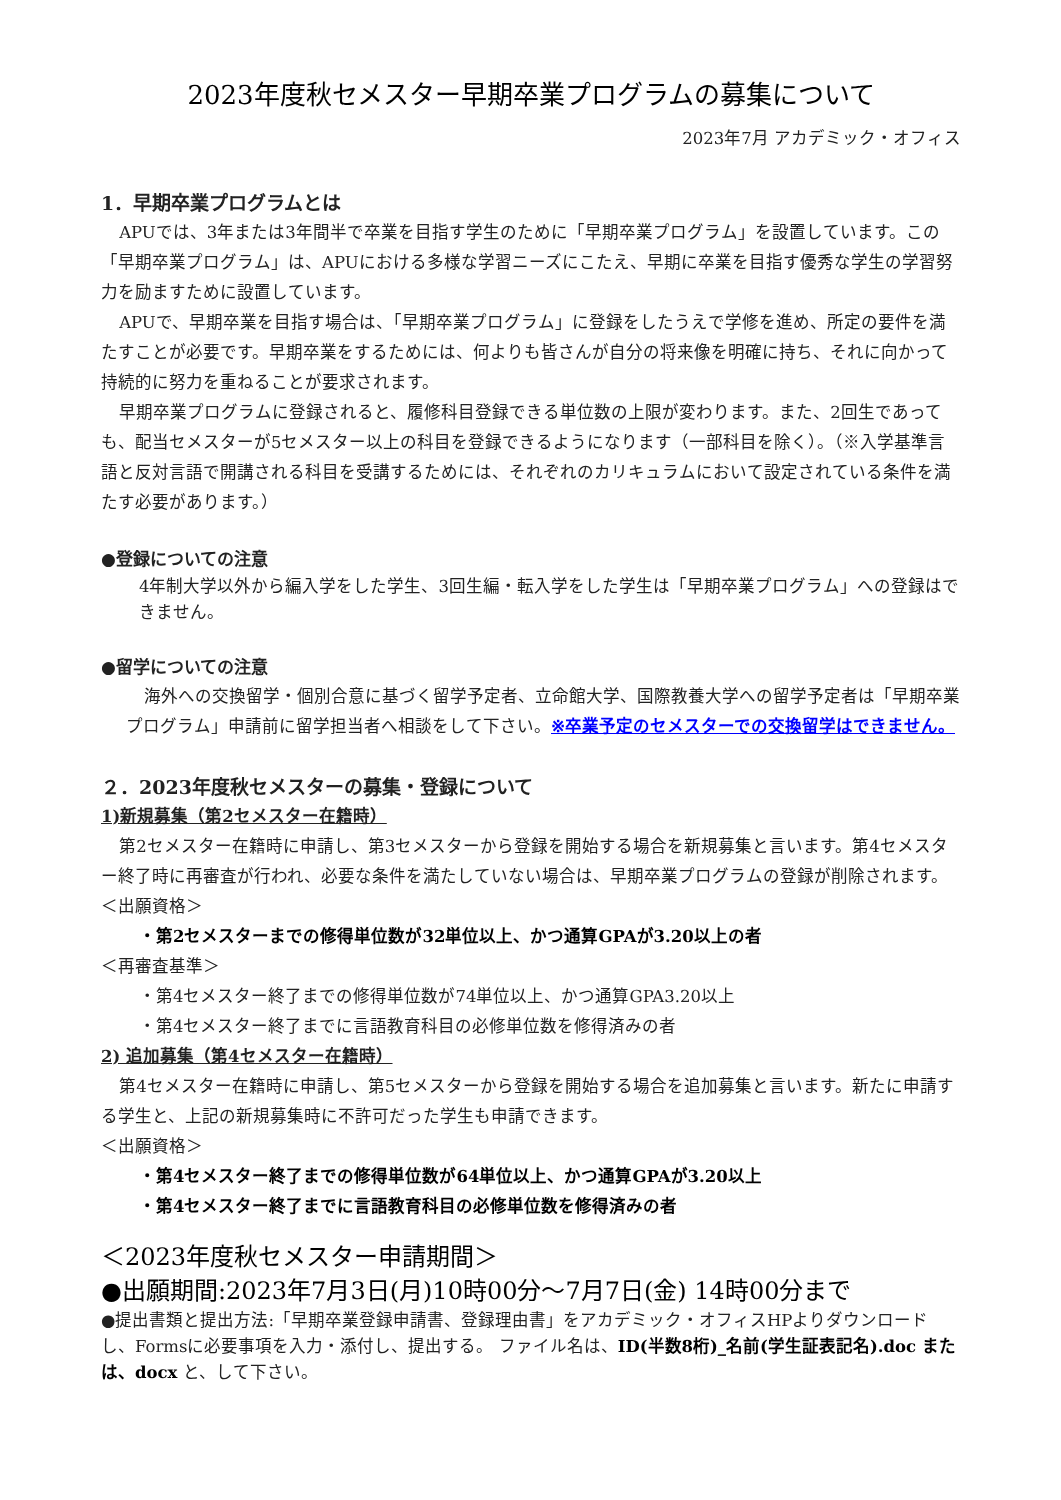2023年度秋セメスター早期卒業プログラムの募集について
2023年7月 アカデミック・オフィス
1．早期卒業プログラムとは
APUでは、3年または3年間半で卒業を目指す学生のために「早期卒業プログラム」を設置しています。この「早期卒業プログラム」は、APUにおける多様な学習ニーズにこたえ、早期に卒業を目指す優秀な学生の学習努力を励ますために設置しています。
APUで、早期卒業を目指す場合は、「早期卒業プログラム」に登録をしたうえで学修を進め、所定の要件を満たすことが必要です。早期卒業をするためには、何よりも皆さんが自分の将来像を明確に持ち、それに向かって持続的に努力を重ねることが要求されます。
早期卒業プログラムに登録されると、履修科目登録できる単位数の上限が変わります。また、2回生であっても、配当セメスターが5セメスター以上の科目を登録できるようになります（一部科目を除く）。（※入学基準言語と反対言語で開講される科目を受講するためには、それぞれのカリキュラムにおいて設定されている条件を満たす必要があります。）
●登録についての注意
4年制大学以外から編入学をした学生、3回生編・転入学をした学生は「早期卒業プログラム」への登録はできません。
●留学についての注意
海外への交換留学・個別合意に基づく留学予定者、立命館大学、国際教養大学への留学予定者は「早期卒業プログラム」申請前に留学担当者へ相談をして下さい。※卒業予定のセメスターでの交換留学はできません。
２．2023年度秋セメスターの募集・登録について
1)新規募集（第2セメスター在籍時）
第2セメスター在籍時に申請し、第3セメスターから登録を開始する場合を新規募集と言います。第4セメスター終了時に再審査が行われ、必要な条件を満たしていない場合は、早期卒業プログラムの登録が削除されます。
＜出願資格＞
・第2セメスターまでの修得単位数が32単位以上、かつ通算GPAが3.20以上の者
＜再審査基準＞
・第4セメスター終了までの修得単位数が74単位以上、かつ通算GPA3.20以上
・第4セメスター終了までに言語教育科目の必修単位数を修得済みの者
2) 追加募集（第4セメスター在籍時）
第4セメスター在籍時に申請し、第5セメスターから登録を開始する場合を追加募集と言います。新たに申請する学生と、上記の新規募集時に不許可だった学生も申請できます。
＜出願資格＞
・第4セメスター終了までの修得単位数が64単位以上、かつ通算GPAが3.20以上
・第4セメスター終了までに言語教育科目の必修単位数を修得済みの者
＜2023年度秋セメスター申請期間＞
●出願期間:2023年7月3日(月)10時00分～7月7日(金) 14時00分まで
●提出書類と提出方法:「早期卒業登録申請書、登録理由書」をアカデミック・オフィスHPよりダウンロードし、Formsに必要事項を入力・添付し、提出する。 ファイル名は、ID(半数8桁)_名前(学生証表記名).doc または、docx と、して下さい。